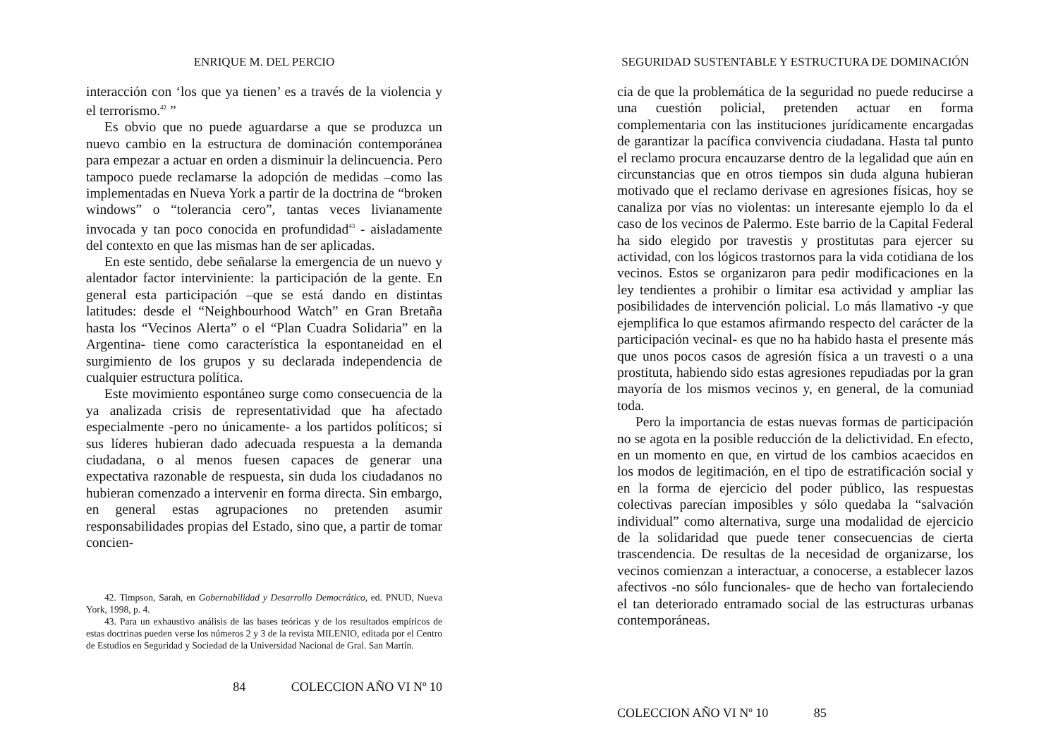ENRIQUE M. DEL PERCIO
interacción con ‘los que ya tienen’ es a través de la violencia y el terrorismo.<sup>42</sup> ”
Es obvio que no puede aguardarse a que se produzca un nuevo cambio en la estructura de dominación contemporánea para empezar a actuar en orden a disminuir la delincuencia. Pero tampoco puede reclamarse la adopción de medidas –como las implementadas en Nueva York a partir de la doctrina de “broken windows” o “tolerancia cero”, tantas veces livianamente invocada y tan poco conocida en profundidad<sup>43</sup> - aisladamente del contexto en que las mismas han de ser aplicadas.
En este sentido, debe señalarse la emergencia de un nuevo y alentador factor interviniente: la participación de la gente. En general esta participación –que se está dando en distintas latitudes: desde el “Neighbourhood Watch” en Gran Bretaña hasta los “Vecinos Alerta” o el “Plan Cuadra Solidaria” en la Argentina- tiene como característica la espontaneidad en el surgimiento de los grupos y su declarada independencia de cualquier estructura política.
Este movimiento espontáneo surge como consecuencia de la ya analizada crisis de representatividad que ha afectado especialmente -pero no únicamente- a los partidos políticos; si sus líderes hubieran dado adecuada respuesta a la demanda ciudadana, o al menos fuesen capaces de generar una expectativa razonable de respuesta, sin duda los ciudadanos no hubieran comenzado a intervenir en forma directa. Sin embargo, en general estas agrupaciones no pretenden asumir responsabilidades propias del Estado, sino que, a partir de tomar concien-
42. Timpson, Sarah, en Gobernabilidad y Desarrollo Democrático, ed. PNUD, Nueva York, 1998, p. 4.
43. Para un exhaustivo análisis de las bases teóricas y de los resultados empíricos de estas doctrinas pueden verse los números 2 y 3 de la revista MILENIO, editada por el Centro de Estudios en Seguridad y Sociedad de la Universidad Nacional de Gral. San Martín.
84 COLECCION AÑO VI Nº 10
SEGURIDAD SUSTENTABLE Y ESTRUCTURA DE DOMINACIÓN
cia de que la problemática de la seguridad no puede reducirse a una cuestión policial, pretenden actuar en forma complementaria con las instituciones jurídicamente encargadas de garantizar la pacífica convivencia ciudadana. Hasta tal punto el reclamo procura encauzarse dentro de la legalidad que aún en circunstancias que en otros tiempos sin duda alguna hubieran motivado que el reclamo derivase en agresiones físicas, hoy se canaliza por vías no violentas: un interesante ejemplo lo da el caso de los vecinos de Palermo. Este barrio de la Capital Federal ha sido elegido por travestis y prostitutas para ejercer su actividad, con los lógicos trastornos para la vida cotidiana de los vecinos. Estos se organizaron para pedir modificaciones en la ley tendientes a prohibir o limitar esa actividad y ampliar las posibilidades de intervención policial. Lo más llamativo -y que ejemplifica lo que estamos afirmando respecto del carácter de la participación vecinal- es que no ha habido hasta el presente más que unos pocos casos de agresión física a un travesti o a una prostituta, habiendo sido estas agresiones repudiadas por la gran mayoría de los mismos vecinos y, en general, de la comuniad toda.
Pero la importancia de estas nuevas formas de participación no se agota en la posible reducción de la delictividad. En efecto, en un momento en que, en virtud de los cambios acaecidos en los modos de legitimación, en el tipo de estratificación social y en la forma de ejercicio del poder público, las respuestas colectivas parecían imposibles y sólo quedaba la “salvación individual” como alternativa, surge una modalidad de ejercicio de la solidaridad que puede tener consecuencias de cierta trascendencia. De resultas de la necesidad de organizarse, los vecinos comienzan a interactuar, a conocerse, a establecer lazos afectivos -no sólo funcionales- que de hecho van fortaleciendo el tan deteriorado entramado social de las estructuras urbanas contemporáneas.
COLECCION AÑO VI Nº 10 85